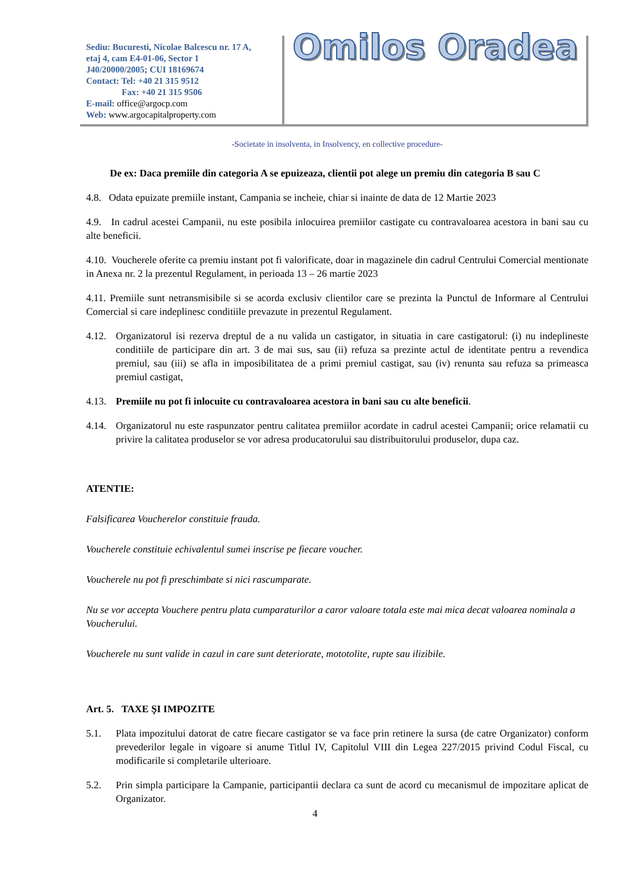Sediu: Bucuresti, Nicolae Balcescu nr. 17 A,
etaj 4, cam E4-01-06, Sector 1
J40/20000/2005; CUI 18169674
Contact: Tel: +40 21 315 9512
Fax: +40 21 315 9506
E-mail: office@argocp.com
Web: www.argocapitalproperty.com
Omilos Oradea
-Societate in insolventa, in Insolvency, en collective procedure-
De ex: Daca premiile din categoria A se epuizeaza, clientii pot alege un premiu din categoria B sau C
4.8. Odata epuizate premiile instant, Campania se incheie, chiar si inainte de data de 12 Martie 2023
4.9. In cadrul acestei Campanii, nu este posibila inlocuirea premiilor castigate cu contravaloarea acestora in bani sau cu alte beneficii.
4.10. Voucherele oferite ca premiu instant pot fi valorificate, doar in magazinele din cadrul Centrului Comercial mentionate in Anexa nr. 2 la prezentul Regulament, in perioada 13 – 26 martie 2023
4.11. Premiile sunt netransmisibile si se acorda exclusiv clientilor care se prezinta la Punctul de Informare al Centrului Comercial si care indeplinesc conditiile prevazute in prezentul Regulament.
4.12. Organizatorul isi rezerva dreptul de a nu valida un castigator, in situatia in care castigatorul: (i) nu indeplineste conditiile de participare din art. 3 de mai sus, sau (ii) refuza sa prezinte actul de identitate pentru a revendica premiul, sau (iii) se afla in imposibilitatea de a primi premiul castigat, sau (iv) renunta sau refuza sa primeasca premiul castigat,
4.13. Premiile nu pot fi inlocuite cu contravaloarea acestora in bani sau cu alte beneficii.
4.14. Organizatorul nu este raspunzator pentru calitatea premiilor acordate in cadrul acestei Campanii; orice relamatii cu privire la calitatea produselor se vor adresa producatorului sau distribuitorului produselor, dupa caz.
ATENTIE:
Falsificarea Voucherelor constituie frauda.
Voucherele constituie echivalentul sumei inscrise pe fiecare voucher.
Voucherele nu pot fi preschimbate si nici rascumparate.
Nu se vor accepta Vouchere pentru plata cumparaturilor a caror valoare totala este mai mica decat valoarea nominala a Voucherului.
Voucherele nu sunt valide in cazul in care sunt deteriorate, mototolite, rupte sau ilizibile.
Art. 5. TAXE ŞI IMPOZITE
5.1. Plata impozitului datorat de catre fiecare castigator se va face prin retinere la sursa (de catre Organizator) conform prevederilor legale in vigoare si anume Titlul IV, Capitolul VIII din Legea 227/2015 privind Codul Fiscal, cu modificarile si completarile ulterioare.
5.2. Prin simpla participare la Campanie, participantii declara ca sunt de acord cu mecanismul de impozitare aplicat de Organizator.
4